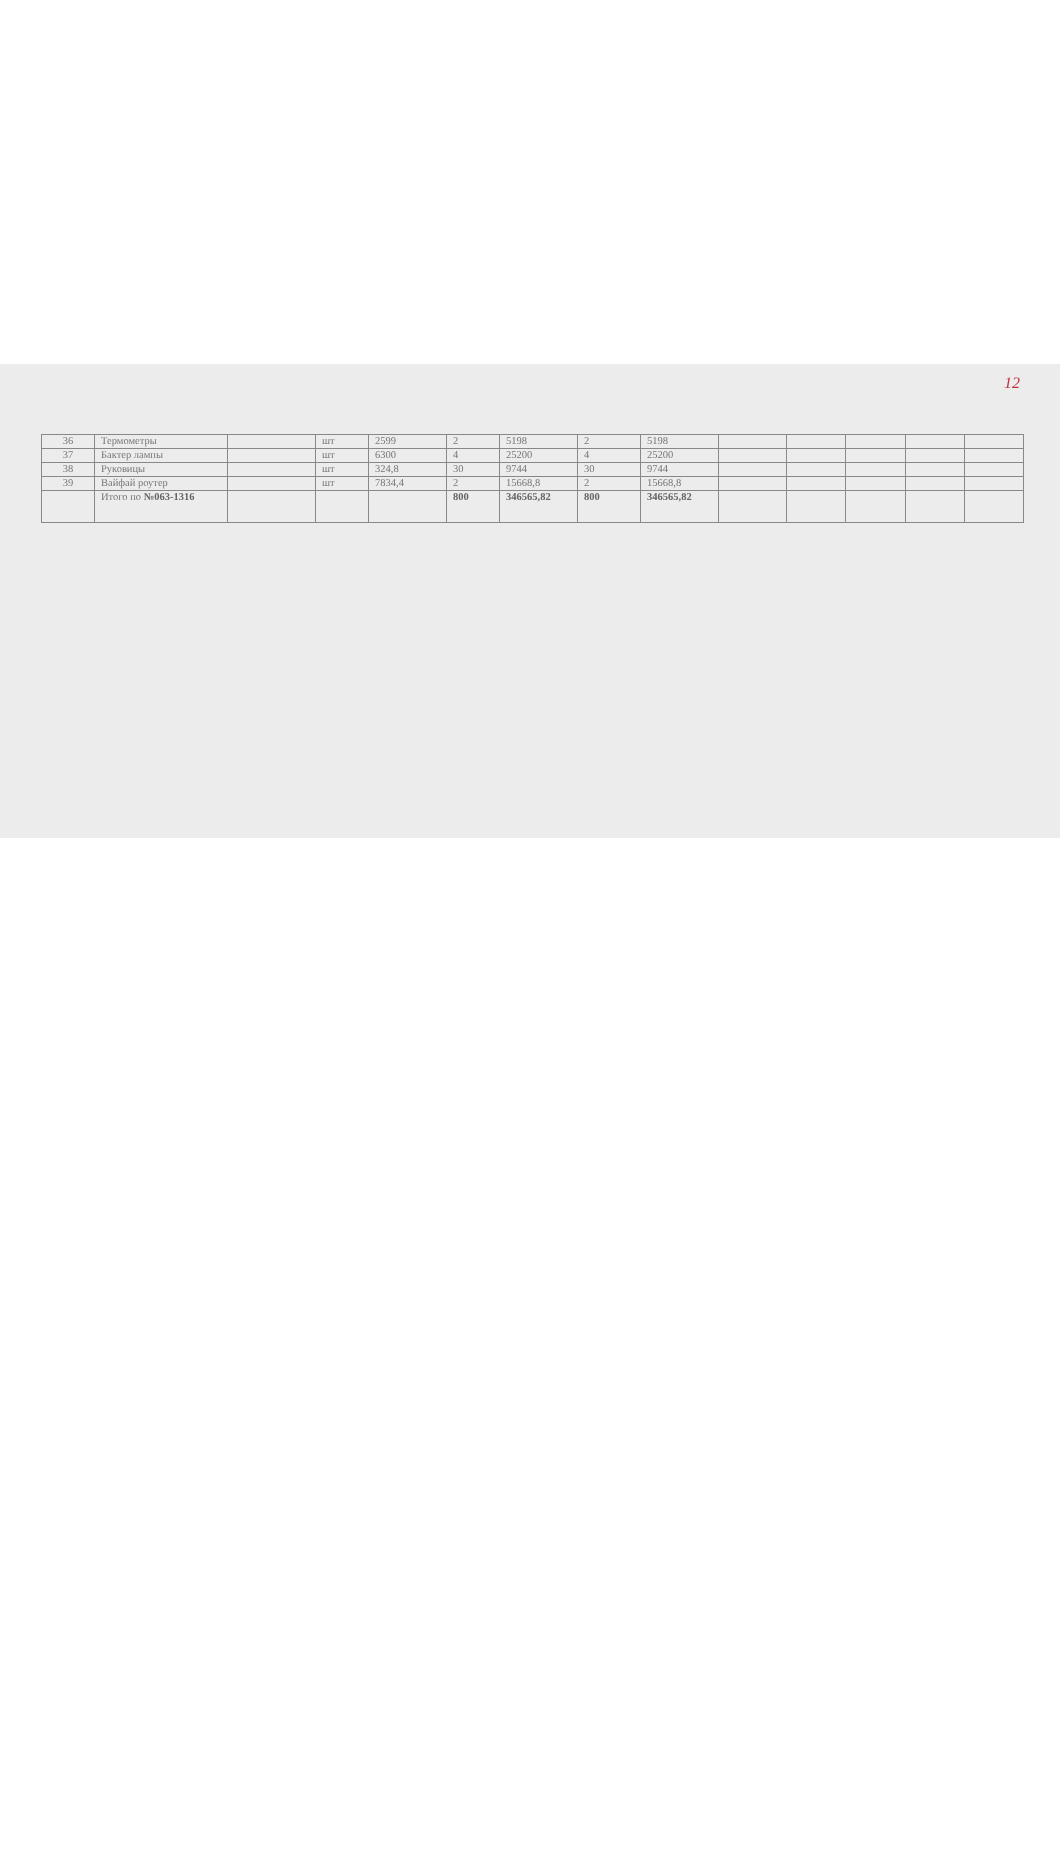12
| 36 | Термометры | | шт | 2599 | 2 | 5198 | 2 | 5198 | | | | | |
| 37 | Бактер лампы | | шт | 6300 | 4 | 25200 | 4 | 25200 | | | | | |
| 38 | Руковицы | | шт | 324,8 | 30 | 9744 | 30 | 9744 | | | | | |
| 39 | Вайфай роутер | | шт | 7834,4 | 2 | 15668,8 | 2 | 15668,8 | | | | | |
| | Итого по №063-1316 | | | | 800 | 346565,82 | 800 | 346565,82 | | | | | |